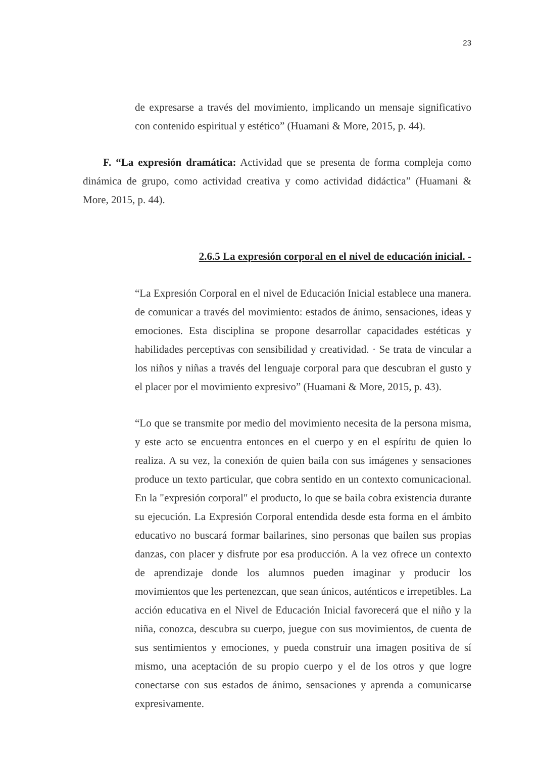23
de expresarse a través del movimiento, implicando un mensaje significativo con contenido espiritual y estético” (Huamani & More, 2015, p. 44).
F. “La expresión dramática: Actividad que se presenta de forma compleja como dinámica de grupo, como actividad creativa y como actividad didáctica” (Huamani & More, 2015, p. 44).
2.6.5 La expresión corporal en el nivel de educación inicial. -
“La Expresión Corporal en el nivel de Educación Inicial establece una manera. de comunicar a través del movimiento: estados de ánimo, sensaciones, ideas y emociones. Esta disciplina se propone desarrollar capacidades estéticas y habilidades perceptivas con sensibilidad y creatividad. · Se trata de vincular a los niños y niñas a través del lenguaje corporal para que descubran el gusto y el placer por el movimiento expresivo” (Huamani & More, 2015, p. 43).
“Lo que se transmite por medio del movimiento necesita de la persona misma, y este acto se encuentra entonces en el cuerpo y en el espíritu de quien lo realiza. A su vez, la conexión de quien baila con sus imágenes y sensaciones produce un texto particular, que cobra sentido en un contexto comunicacional. En la "expresión corporal" el producto, lo que se baila cobra existencia durante su ejecución. La Expresión Corporal entendida desde esta forma en el ámbito educativo no buscará formar bailarines, sino personas que bailen sus propias danzas, con placer y disfrute por esa producción. A la vez ofrece un contexto de aprendizaje donde los alumnos pueden imaginar y producir los movimientos que les pertenezcan, que sean únicos, auténticos e irrepetibles. La acción educativa en el Nivel de Educación Inicial favorecerá que el niño y la niña, conozca, descubra su cuerpo, juegue con sus movimientos, de cuenta de sus sentimientos y emociones, y pueda construir una imagen positiva de sí mismo, una aceptación de su propio cuerpo y el de los otros y que logre conectarse con sus estados de ánimo, sensaciones y aprenda a comunicarse expresivamente.